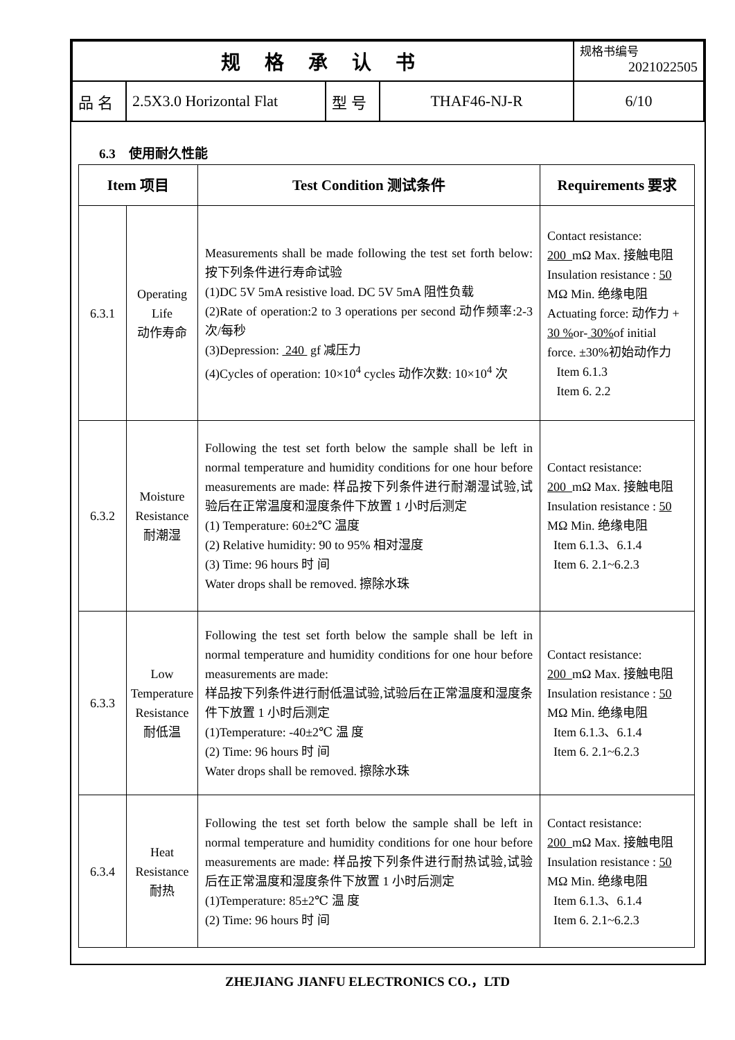| 规 格 承 认 书 | | | | 规格书编号 2021022505 |
| 品 名 | 2.5X3.0 Horizontal Flat | 型 号 | THAF46-NJ-R | 6/10 |
6.3　使用耐久性能
| Item 项目 | | Test Condition 测试条件 | Requirements 要求 |
| --- | --- | --- | --- |
| 6.3.1 | Operating Life 动作寿命 | Measurements shall be made following the test set forth below:按下列条件进行寿命试验 (1)DC 5V 5mA resistive load. DC 5V 5mA 阻性负载 (2)Rate of operation:2 to 3 operations per second 动作频率:2-3 次/每秒 (3)Depression: 240 gf 减压力 (4)Cycles of operation: 10×10<sup>4</sup> cycles 动作次数: 10×10<sup>4</sup> 次 | Contact resistance: 200 mΩ Max. 接触电阻 Insulation resistance : 50 MΩ Min. 绝缘电阻 Actuating force: 动作力 + 30 % or- 30% of initial force. ±30%初始动作力 Item 6.1.3 Item 6. 2.2 |
| 6.3.2 | Moisture Resistance 耐潮湿 | Following the test set forth below the sample shall be left in normal temperature and humidity conditions for one hour before measurements are made: 样品按下列条件进行耐潮湿试验,试验后在正常温度和湿度条件下放置 1 小时后测定 (1) Temperature: 60±2℃ 温度 (2) Relative humidity: 90 to 95% 相对湿度 (3) Time: 96 hours 时 间 Water drops shall be removed. 擦除水珠 | Contact resistance: 200 mΩ Max. 接触电阻 Insulation resistance : 50 MΩ Min. 绝缘电阻 Item 6.1.3、6.1.4 Item 6. 2.1~6.2.3 |
| 6.3.3 | Low Temperature Resistance 耐低温 | Following the test set forth below the sample shall be left in normal temperature and humidity conditions for one hour before measurements are made: 样品按下列条件进行耐低温试验,试验后在正常温度和湿度条件下放置 1 小时后测定 (1)Temperature: -40±2℃ 温 度 (2) Time: 96 hours 时 间 Water drops shall be removed. 擦除水珠 | Contact resistance: 200 mΩ Max. 接触电阻 Insulation resistance : 50 MΩ Min. 绝缘电阻 Item 6.1.3、6.1.4 Item 6. 2.1~6.2.3 |
| 6.3.4 | Heat Resistance 耐热 | Following the test set forth below the sample shall be left in normal temperature and humidity conditions for one hour before measurements are made: 样品按下列条件进行耐热试验,试验后在正常温度和湿度条件下放置 1 小时后测定 (1)Temperature: 85±2℃ 温 度 (2) Time: 96 hours 时 间 | Contact resistance: 200 mΩ Max. 接触电阻 Insulation resistance : 50 MΩ Min. 绝缘电阻 Item 6.1.3、6.1.4 Item 6. 2.1~6.2.3 |
ZHEJIANG JIANFU ELECTRONICS CO.，LTD